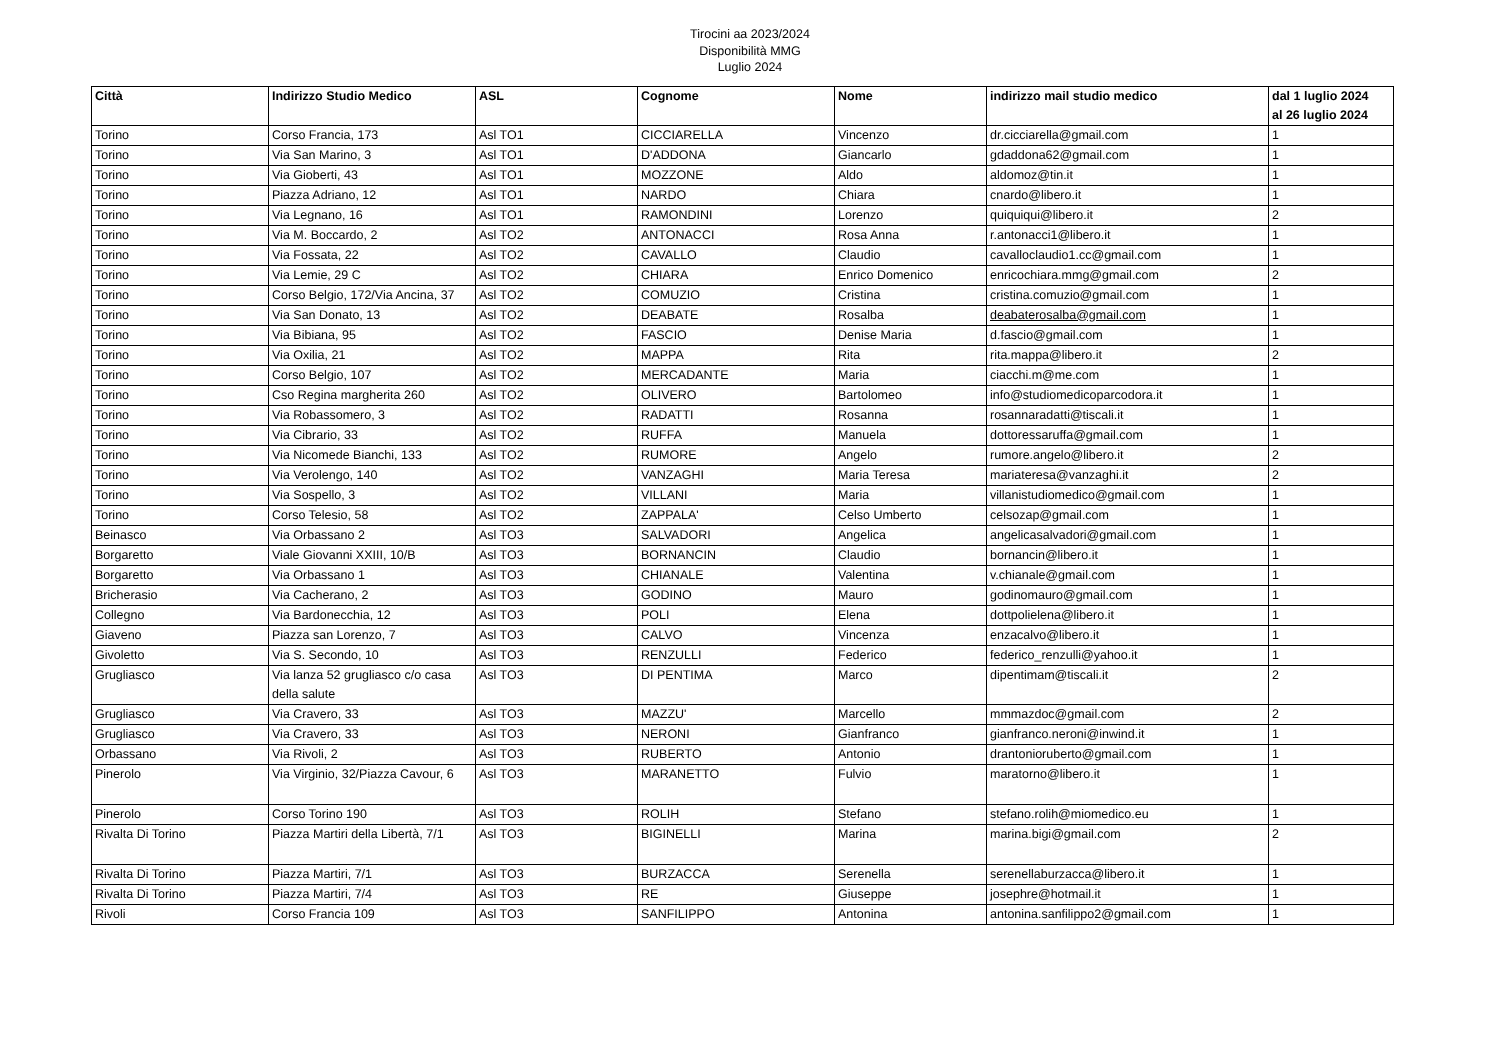Tirocini aa 2023/2024
Disponibilità MMG
Luglio 2024
| Città | Indirizzo Studio Medico | ASL | Cognome | Nome | indirizzo mail studio medico | dal 1 luglio 2024 al 26 luglio 2024 |
| --- | --- | --- | --- | --- | --- | --- |
| Torino | Corso Francia, 173 | Asl TO1 | CICCIARELLA | Vincenzo | dr.cicciarella@gmail.com | 1 |
| Torino | Via San Marino, 3 | Asl TO1 | D'ADDONA | Giancarlo | gdaddona62@gmail.com | 1 |
| Torino | Via Gioberti, 43 | Asl TO1 | MOZZONE | Aldo | aldomoz@tin.it | 1 |
| Torino | Piazza Adriano, 12 | Asl TO1 | NARDO | Chiara | cnardo@libero.it | 1 |
| Torino | Via Legnano, 16 | Asl TO1 | RAMONDINI | Lorenzo | quiquiqui@libero.it | 2 |
| Torino | Via M. Boccardo, 2 | Asl TO2 | ANTONACCI | Rosa Anna | r.antonacci1@libero.it | 1 |
| Torino | Via Fossata, 22 | Asl TO2 | CAVALLO | Claudio | cavalloclaudio1.cc@gmail.com | 1 |
| Torino | Via Lemie, 29 C | Asl TO2 | CHIARA | Enrico Domenico | enricochiara.mmg@gmail.com | 2 |
| Torino | Corso Belgio, 172/Via Ancina, 37 | Asl TO2 | COMUZIO | Cristina | cristina.comuzio@gmail.com | 1 |
| Torino | Via San Donato, 13 | Asl TO2 | DEABATE | Rosalba | deabaterosalba@gmail.com | 1 |
| Torino | Via Bibiana, 95 | Asl TO2 | FASCIO | Denise Maria | d.fascio@gmail.com | 1 |
| Torino | Via Oxilia, 21 | Asl TO2 | MAPPA | Rita | rita.mappa@libero.it | 2 |
| Torino | Corso Belgio, 107 | Asl TO2 | MERCADANTE | Maria | ciacchi.m@me.com | 1 |
| Torino | Cso Regina margherita 260 | Asl TO2 | OLIVERO | Bartolomeo | info@studiomedicoparcodora.it | 1 |
| Torino | Via Robassomero, 3 | Asl TO2 | RADATTI | Rosanna | rosannaradatti@tiscali.it | 1 |
| Torino | Via Cibrario, 33 | Asl TO2 | RUFFA | Manuela | dottoressaruffa@gmail.com | 1 |
| Torino | Via Nicomede Bianchi, 133 | Asl TO2 | RUMORE | Angelo | rumore.angelo@libero.it | 2 |
| Torino | Via Verolengo, 140 | Asl TO2 | VANZAGHI | Maria Teresa | mariateresa@vanzaghi.it | 2 |
| Torino | Via Sospello, 3 | Asl TO2 | VILLANI | Maria | villanistudiomedico@gmail.com | 1 |
| Torino | Corso Telesio, 58 | Asl TO2 | ZAPPALA' | Celso Umberto | celsozap@gmail.com | 1 |
| Beinasco | Via Orbassano 2 | Asl TO3 | SALVADORI | Angelica | angelicasalvadori@gmail.com | 1 |
| Borgaretto | Viale Giovanni XXIII, 10/B | Asl TO3 | BORNANCIN | Claudio | bornancin@libero.it | 1 |
| Borgaretto | Via Orbassano 1 | Asl TO3 | CHIANALE | Valentina | v.chianale@gmail.com | 1 |
| Bricherasio | Via Cacherano, 2 | Asl TO3 | GODINO | Mauro | godinomauro@gmail.com | 1 |
| Collegno | Via Bardonecchia, 12 | Asl TO3 | POLI | Elena | dottpolielena@libero.it | 1 |
| Giaveno | Piazza san Lorenzo, 7 | Asl TO3 | CALVO | Vincenza | enzacalvo@libero.it | 1 |
| Givoletto | Via S. Secondo, 10 | Asl TO3 | RENZULLI | Federico | federico_renzulli@yahoo.it | 1 |
| Grugliasco | Via lanza 52 grugliasco c/o casa della salute | Asl TO3 | DI PENTIMA | Marco | dipentimam@tiscali.it | 2 |
| Grugliasco | Via Cravero, 33 | Asl TO3 | MAZZU' | Marcello | mmmazdoc@gmail.com | 2 |
| Grugliasco | Via Cravero, 33 | Asl TO3 | NERONI | Gianfranco | gianfranco.neroni@inwind.it | 1 |
| Orbassano | Via Rivoli, 2 | Asl TO3 | RUBERTO | Antonio | drantonioruberto@gmail.com | 1 |
| Pinerolo | Via Virginio, 32/Piazza Cavour, 6 | Asl TO3 | MARANETTO | Fulvio | maratorno@libero.it | 1 |
| Pinerolo | Corso Torino 190 | Asl TO3 | ROLIH | Stefano | stefano.rolih@miomedico.eu | 1 |
| Rivalta Di Torino | Piazza Martiri della Libertà, 7/1 | Asl TO3 | BIGINELLI | Marina | marina.bigi@gmail.com | 2 |
| Rivalta Di Torino | Piazza Martiri, 7/1 | Asl TO3 | BURZACCA | Serenella | serenellaburzacca@libero.it | 1 |
| Rivalta Di Torino | Piazza Martiri, 7/4 | Asl TO3 | RE | Giuseppe | josephre@hotmail.it | 1 |
| Rivoli | Corso Francia 109 | Asl TO3 | SANFILIPPO | Antonina | antonina.sanfilippo2@gmail.com | 1 |